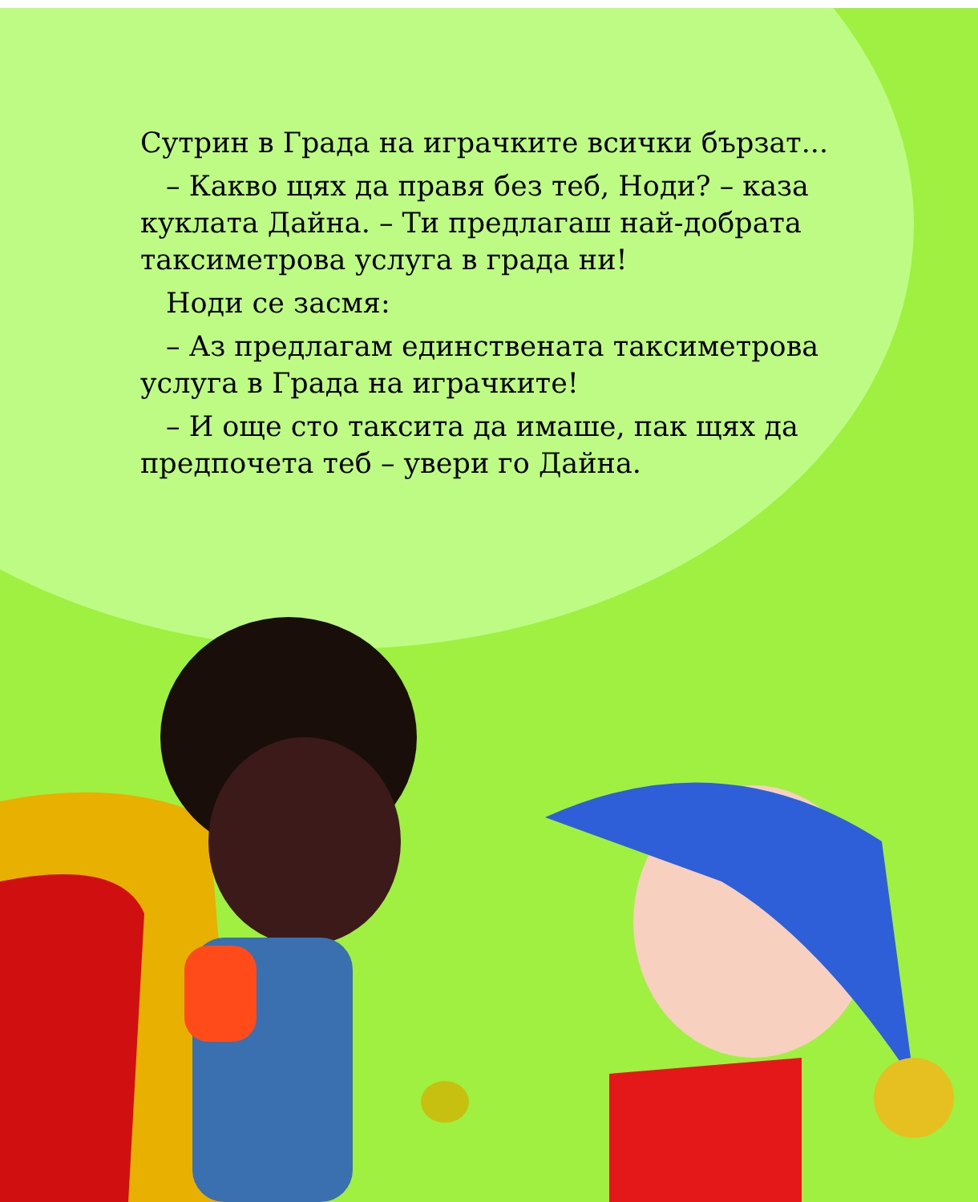Сутрин в Града на играчките всички бързат...
– Какво щях да правя без теб, Ноди? – каза куклата Дайна. – Ти предлагаш най-добрата таксиметрова услуга в града ни!
Ноди се засмя:
– Аз предлагам единствената таксиметрова услуга в Града на играчките!
– И още сто таксита да имаше, пак щях да предпочета теб – увери го Дайна.